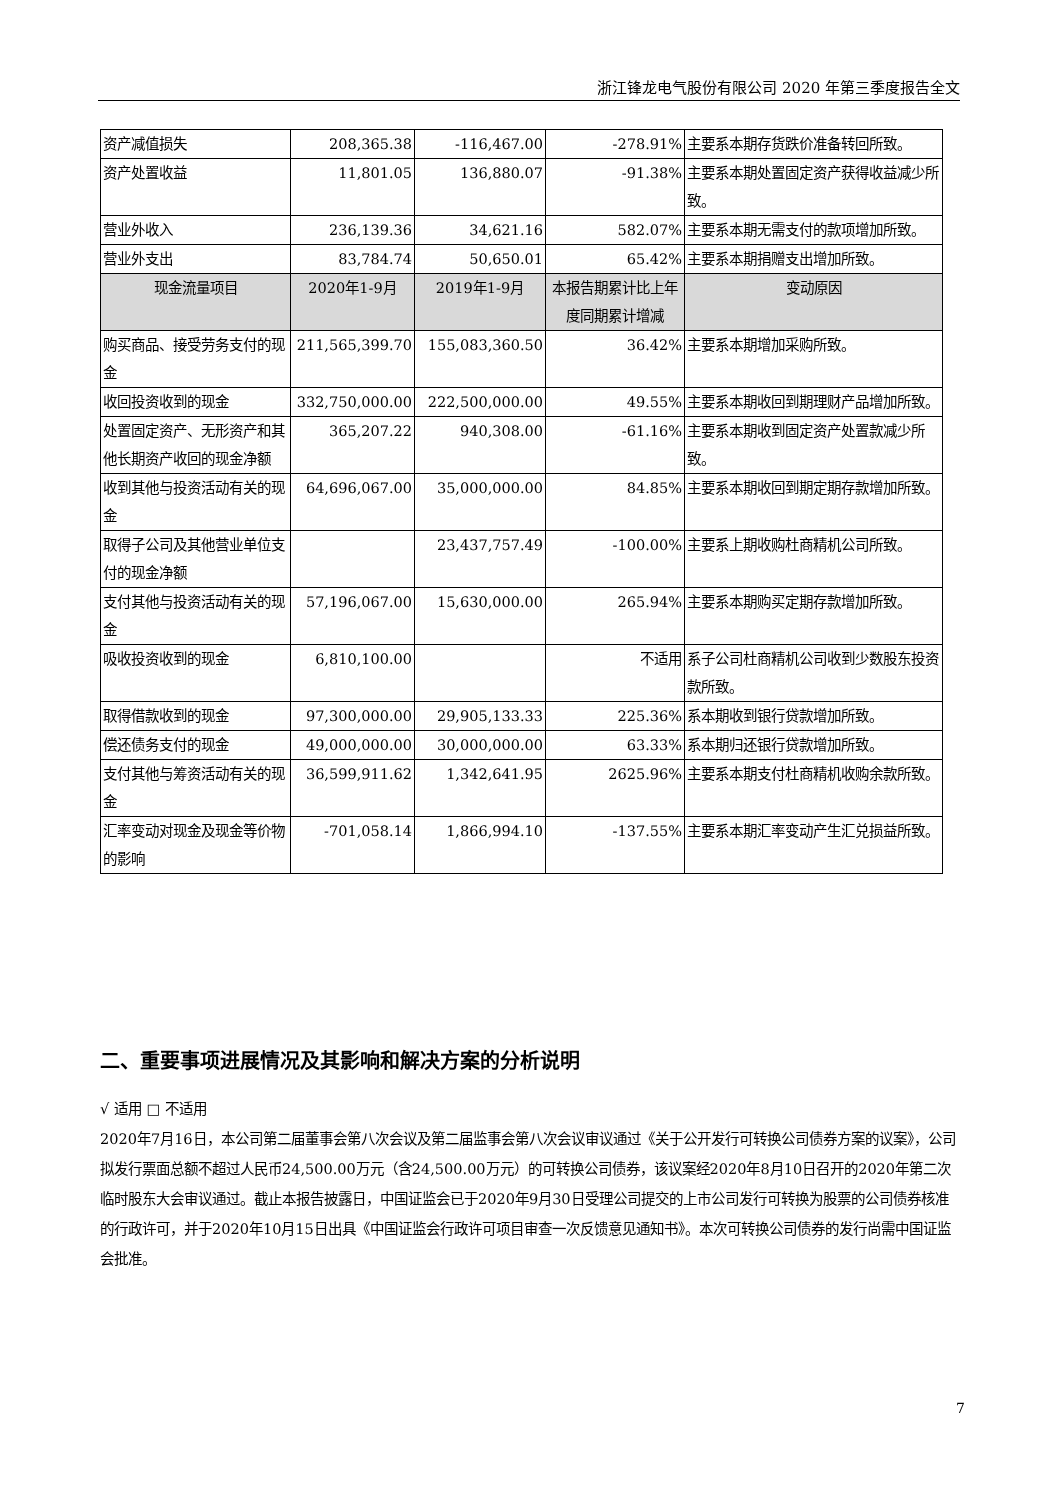浙江锋龙电气股份有限公司 2020 年第三季度报告全文
| 资产减值损失 | 208,365.38 | -116,467.00 | -278.91% | 主要系本期存货跌价准备转回所致。 |
| 资产处置收益 | 11,801.05 | 136,880.07 | -91.38% | 主要系本期处置固定资产获得收益减少所致。 |
| 营业外收入 | 236,139.36 | 34,621.16 | 582.07% | 主要系本期无需支付的款项增加所致。 |
| 营业外支出 | 83,784.74 | 50,650.01 | 65.42% | 主要系本期捐赠支出增加所致。 |
| 现金流量项目 | 2020年1-9月 | 2019年1-9月 | 本报告期累计比上年度同期累计增减 | 变动原因 |
| 购买商品、接受劳务支付的现金 | 211,565,399.70 | 155,083,360.50 | 36.42% | 主要系本期增加采购所致。 |
| 收回投资收到的现金 | 332,750,000.00 | 222,500,000.00 | 49.55% | 主要系本期收回到期理财产品增加所致。 |
| 处置固定资产、无形资产和其他长期资产收回的现金净额 | 365,207.22 | 940,308.00 | -61.16% | 主要系本期收到固定资产处置款减少所致。 |
| 收到其他与投资活动有关的现金 | 64,696,067.00 | 35,000,000.00 | 84.85% | 主要系本期收回到期定期存款增加所致。 |
| 取得子公司及其他营业单位支付的现金净额 | | 23,437,757.49 | -100.00% | 主要系上期收购杜商精机公司所致。 |
| 支付其他与投资活动有关的现金 | 57,196,067.00 | 15,630,000.00 | 265.94% | 主要系本期购买定期存款增加所致。 |
| 吸收投资收到的现金 | 6,810,100.00 | | 不适用 | 系子公司杜商精机公司收到少数股东投资款所致。 |
| 取得借款收到的现金 | 97,300,000.00 | 29,905,133.33 | 225.36% | 系本期收到银行贷款增加所致。 |
| 偿还债务支付的现金 | 49,000,000.00 | 30,000,000.00 | 63.33% | 系本期归还银行贷款增加所致。 |
| 支付其他与筹资活动有关的现金 | 36,599,911.62 | 1,342,641.95 | 2625.96% | 主要系本期支付杜商精机收购余款所致。 |
| 汇率变动对现金及现金等价物的影响 | -701,058.14 | 1,866,994.10 | -137.55% | 主要系本期汇率变动产生汇兑损益所致。 |
二、重要事项进展情况及其影响和解决方案的分析说明
√ 适用 □ 不适用
2020年7月16日，本公司第二届董事会第八次会议及第二届监事会第八次会议审议通过《关于公开发行可转换公司债券方案的议案》，公司拟发行票面总额不超过人民币24,500.00万元（含24,500.00万元）的可转换公司债券，该议案经2020年8月10日召开的2020年第二次临时股东大会审议通过。截止本报告披露日，中国证监会已于2020年9月30日受理公司提交的上市公司发行可转换为股票的公司债券核准的行政许可，并于2020年10月15日出具《中国证监会行政许可项目审查一次反馈意见通知书》。本次可转换公司债券的发行尚需中国证监会批准。
7